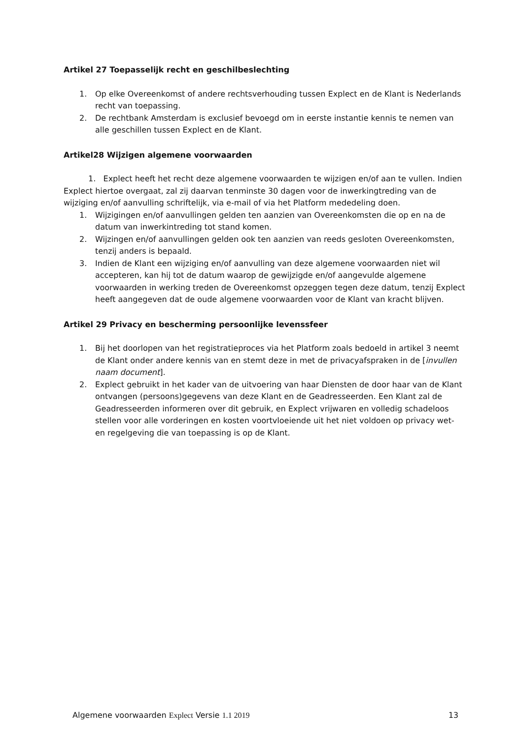Artikel 27 Toepasselijk recht en geschilbeslechting
1. Op elke Overeenkomst of andere rechtsverhouding tussen Explect en de Klant is Nederlands recht van toepassing.
2. De rechtbank Amsterdam is exclusief bevoegd om in eerste instantie kennis te nemen van alle geschillen tussen Explect en de Klant.
Artikel28 Wijzigen algemene voorwaarden
1. Explect heeft het recht deze algemene voorwaarden te wijzigen en/of aan te vullen. Indien Explect hiertoe overgaat, zal zij daarvan tenminste 30 dagen voor de inwerkingtreding van de wijziging en/of aanvulling schriftelijk, via e-mail of via het Platform mededeling doen.
1. Wijzigingen en/of aanvullingen gelden ten aanzien van Overeenkomsten die op en na de datum van inwerkintreding tot stand komen.
2. Wijzingen en/of aanvullingen gelden ook ten aanzien van reeds gesloten Overeenkomsten, tenzij anders is bepaald.
3. Indien de Klant een wijziging en/of aanvulling van deze algemene voorwaarden niet wil accepteren, kan hij tot de datum waarop de gewijzigde en/of aangevulde algemene voorwaarden in werking treden de Overeenkomst opzeggen tegen deze datum, tenzij Explect heeft aangegeven dat de oude algemene voorwaarden voor de Klant van kracht blijven.
Artikel 29 Privacy en bescherming persoonlijke levenssfeer
1. Bij het doorlopen van het registratieproces via het Platform zoals bedoeld in artikel 3 neemt de Klant onder andere kennis van en stemt deze in met de privacyafspraken in de [invullen naam document].
2. Explect gebruikt in het kader van de uitvoering van haar Diensten de door haar van de Klant ontvangen (persoons)gegevens van deze Klant en de Geadresseerden. Een Klant zal de Geadresseerden informeren over dit gebruik, en Explect vrijwaren en volledig schadeloos stellen voor alle vorderingen en kosten voortvloeiende uit het niet voldoen op privacy wet- en regelgeving die van toepassing is op de Klant.
Algemene voorwaarden Explect Versie 1.1 2019 13